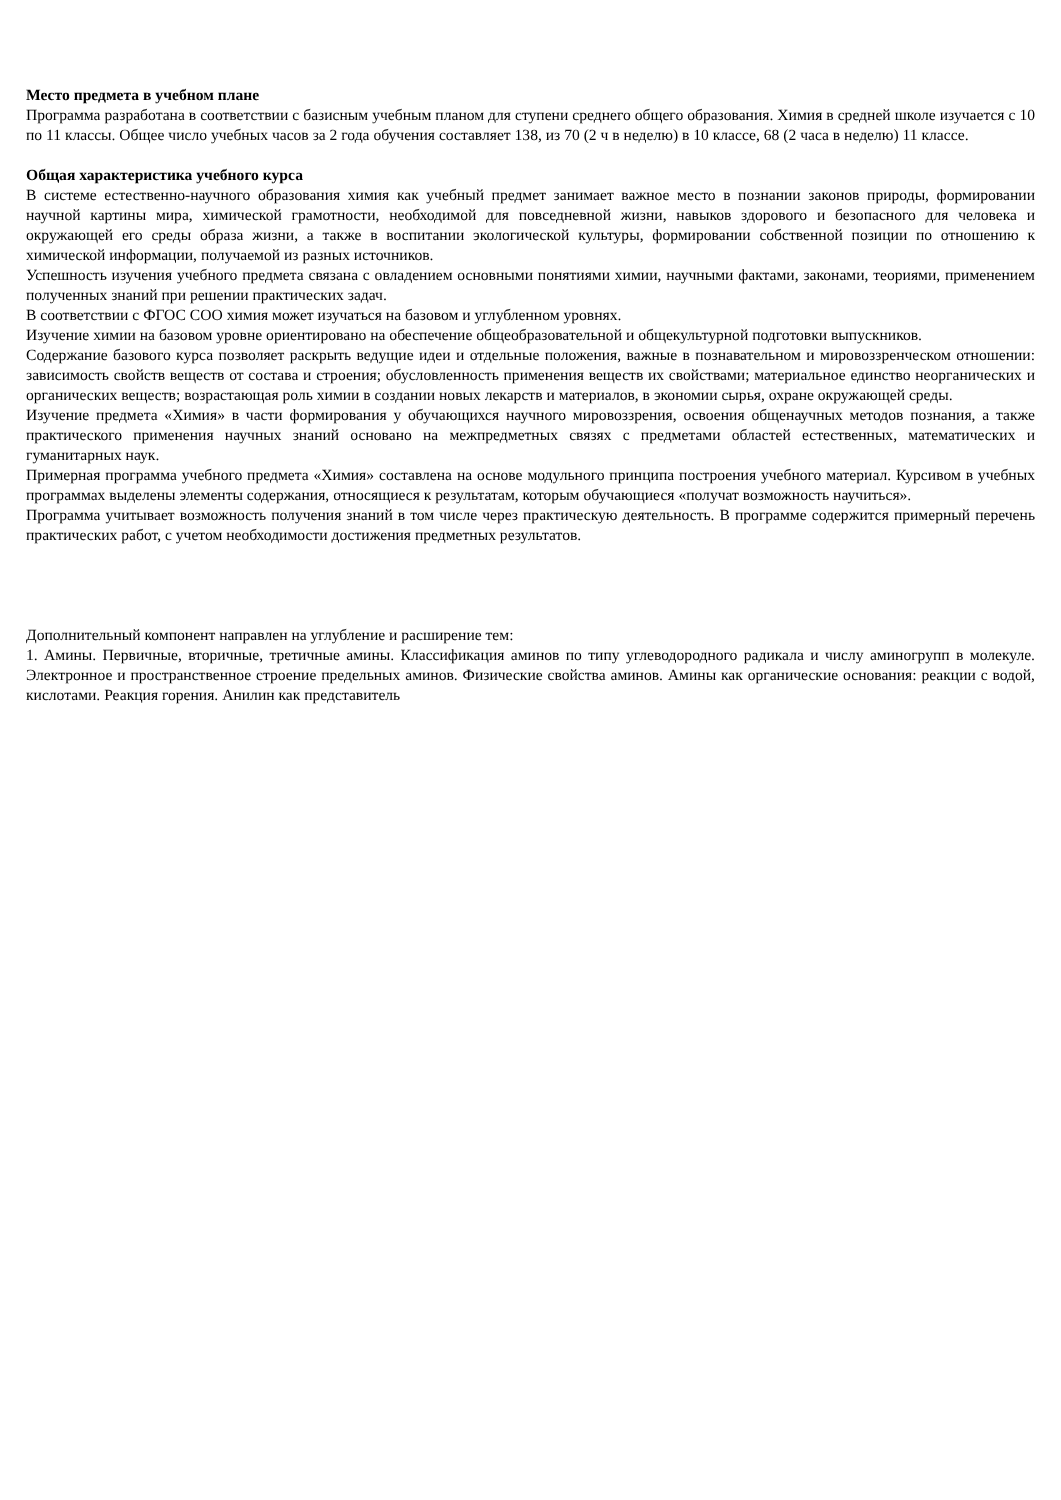Место предмета в учебном плане
Программа разработана в соответствии с базисным учебным планом для ступени среднего общего образования. Химия в средней школе изучается с 10 по 11 классы. Общее число учебных часов за 2 года обучения составляет 138, из 70 (2 ч в неделю) в 10 классе, 68 (2 часа в неделю) 11 классе.
Общая характеристика учебного курса
В системе естественно-научного образования химия как учебный предмет занимает важное место в познании законов природы, формировании научной картины мира, химической грамотности, необходимой для повседневной жизни, навыков здорового и безопасного для человека и окружающей его среды образа жизни, а также в воспитании экологической культуры, формировании собственной позиции по отношению к химической информации, получаемой из разных источников.
Успешность изучения учебного предмета связана с овладением основными понятиями химии, научными фактами, законами, теориями, применением полученных знаний при решении практических задач.
В соответствии с ФГОС СОО химия может изучаться на базовом и углубленном уровнях.
Изучение химии на базовом уровне ориентировано на обеспечение общеобразовательной и общекультурной подготовки выпускников.
Содержание базового курса позволяет раскрыть ведущие идеи и отдельные положения, важные в познавательном и мировоззренческом отношении: зависимость свойств веществ от состава и строения; обусловленность применения веществ их свойствами; материальное единство неорганических и органических веществ; возрастающая роль химии в создании новых лекарств и материалов, в экономии сырья, охране окружающей среды.
Изучение предмета «Химия» в части формирования у обучающихся научного мировоззрения, освоения общенаучных методов познания, а также практического применения научных знаний основано на межпредметных связях с предметами областей естественных, математических и гуманитарных наук.
Примерная программа учебного предмета «Химия» составлена на основе модульного принципа построения учебного материал. Курсивом в учебных программах выделены элементы содержания, относящиеся к результатам, которым обучающиеся «получат возможность научиться».
Программа учитывает возможность получения знаний в том числе через практическую деятельность. В программе содержится примерный перечень практических работ, с учетом необходимости достижения предметных результатов.
Дополнительный компонент направлен на углубление и расширение тем:
1. Амины. Первичные, вторичные, третичные амины. Классификация аминов по типу углеводородного радикала и числу аминогрупп в молекуле. Электронное и пространственное строение предельных аминов. Физические свойства аминов. Амины как органические основания: реакции с водой, кислотами. Реакция горения. Анилин как представитель